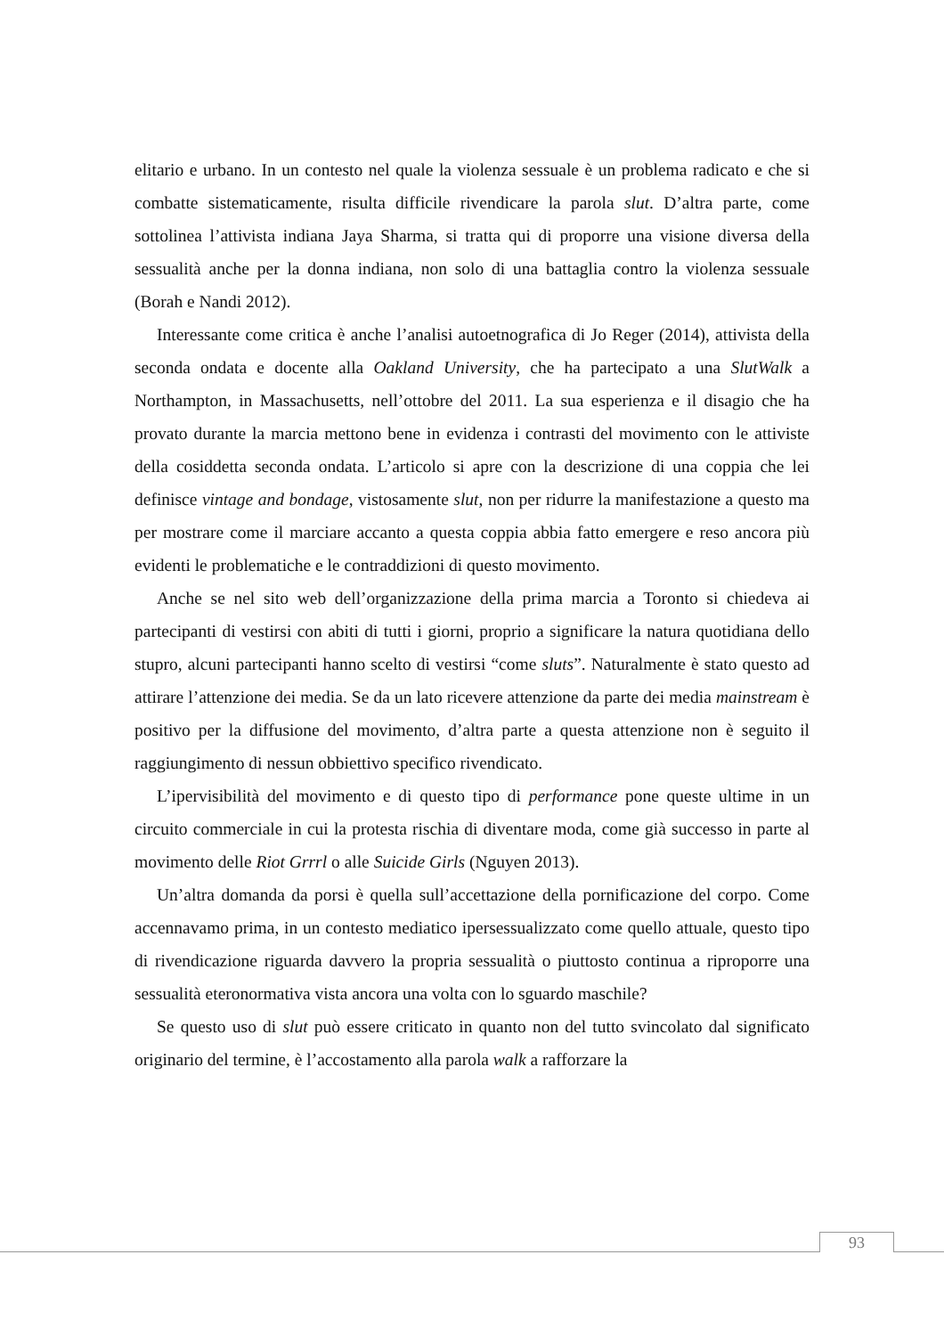elitario e urbano. In un contesto nel quale la violenza sessuale è un problema radicato e che si combatte sistematicamente, risulta difficile rivendicare la parola slut. D’altra parte, come sottolinea l’attivista indiana Jaya Sharma, si tratta qui di proporre una visione diversa della sessualità anche per la donna indiana, non solo di una battaglia contro la violenza sessuale (Borah e Nandi 2012).
Interessante come critica è anche l’analisi autoetnografica di Jo Reger (2014), attivista della seconda ondata e docente alla Oakland University, che ha partecipato a una SlutWalk a Northampton, in Massachusetts, nell’ottobre del 2011. La sua esperienza e il disagio che ha provato durante la marcia mettono bene in evidenza i contrasti del movimento con le attiviste della cosiddetta seconda ondata. L’articolo si apre con la descrizione di una coppia che lei definisce vintage and bondage, vistosamente slut, non per ridurre la manifestazione a questo ma per mostrare come il marciare accanto a questa coppia abbia fatto emergere e reso ancora più evidenti le problematiche e le contraddizioni di questo movimento.
Anche se nel sito web dell’organizzazione della prima marcia a Toronto si chiedeva ai partecipanti di vestirsi con abiti di tutti i giorni, proprio a significare la natura quotidiana dello stupro, alcuni partecipanti hanno scelto di vestirsi “come sluts”. Naturalmente è stato questo ad attirare l’attenzione dei media. Se da un lato ricevere attenzione da parte dei media mainstream è positivo per la diffusione del movimento, d’altra parte a questa attenzione non è seguito il raggiungimento di nessun obbiettivo specifico rivendicato.
L’ipervisibilità del movimento e di questo tipo di performance pone queste ultime in un circuito commerciale in cui la protesta rischia di diventare moda, come già successo in parte al movimento delle Riot Grrrl o alle Suicide Girls (Nguyen 2013).
Un’altra domanda da porsi è quella sull’accettazione della pornificazione del corpo. Come accennavamo prima, in un contesto mediatico ipersessualizzato come quello attuale, questo tipo di rivendicazione riguarda davvero la propria sessualità o piuttosto continua a riproporre una sessualità eteronormativa vista ancora una volta con lo sguardo maschile?
Se questo uso di slut può essere criticato in quanto non del tutto svincolato dal significato originario del termine, è l’accostamento alla parola walk a rafforzare la
93